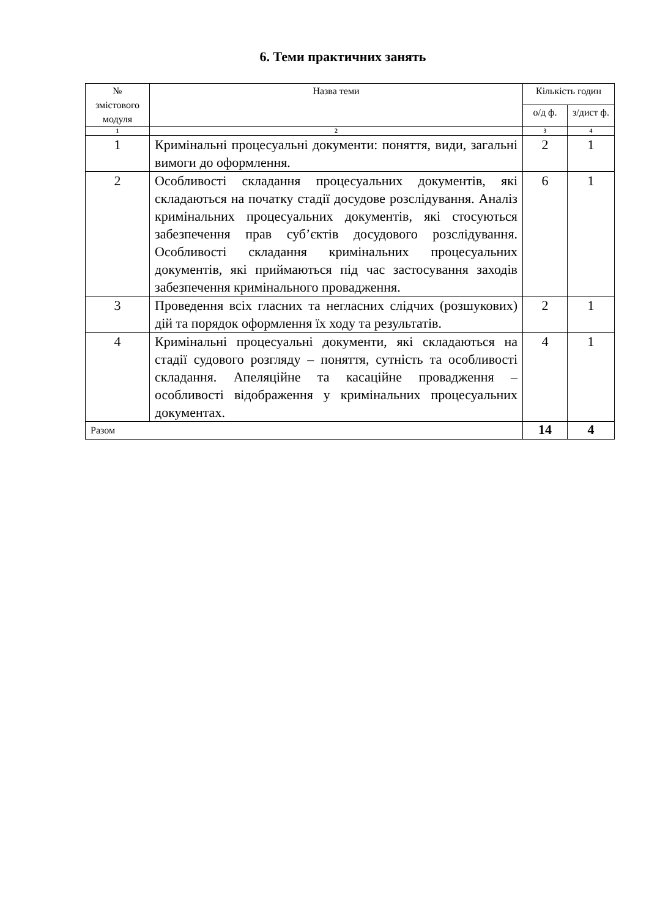6. Теми практичних занять
| № змістового модуля | Назва теми | Кількість годин | |
| --- | --- | --- | --- |
| | | о/д ф. | з/дист ф. |
| 1 | 2 | 3 | 4 |
| 1 | Кримінальні процесуальні документи: поняття, види, загальні вимоги до оформлення. | 2 | 1 |
| 2 | Особливості складання процесуальних документів, які складаються на початку стадії досудове розслідування. Аналіз кримінальних процесуальних документів, які стосуються забезпечення прав суб’єктів досудового розслідування. Особливості складання кримінальних процесуальних документів, які приймаються під час застосування заходів забезпечення кримінального провадження. | 6 | 1 |
| 3 | Проведення всіх гласних та негласних слідчих (розшукових) дій та порядок оформлення їх ходу та результатів. | 2 | 1 |
| 4 | Кримінальні процесуальні документи, які складаються на стадії судового розгляду – поняття, сутність та особливості складання. Апеляційне та касаційне провадження – особливості відображення у кримінальних процесуальних документах. | 4 | 1 |
| Разом | | 14 | 4 |